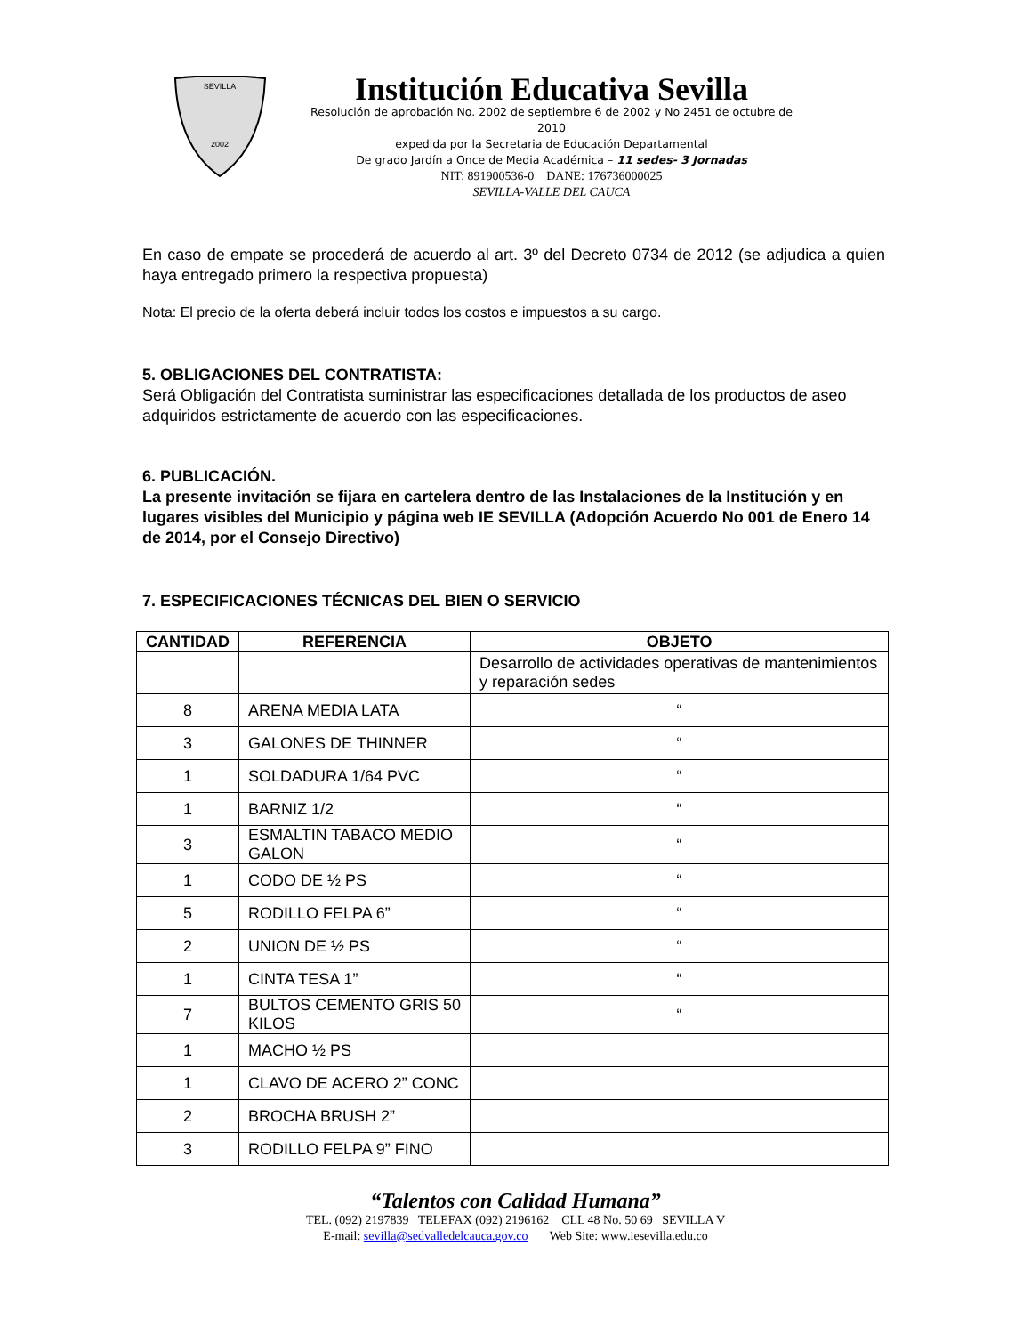SEVILLA
2002
Institución Educativa Sevilla
Resolución de aprobación No. 2002 de septiembre 6 de 2002 y No 2451 de octubre de 2010
expedida por la Secretaria de Educación Departamental
De grado Jardín a Once de Media Académica – 11 sedes- 3 Jornadas
NIT: 891900536-0 DANE: 176736000025
SEVILLA-VALLE DEL CAUCA
En caso de empate se procederá de acuerdo al art. 3º del Decreto 0734 de 2012 (se adjudica a quien haya entregado primero la respectiva propuesta)
Nota: El precio de la oferta deberá incluir todos los costos e impuestos a su cargo.
5. OBLIGACIONES DEL CONTRATISTA:
Será Obligación del Contratista suministrar las especificaciones detallada de los productos de aseo adquiridos estrictamente de acuerdo con las especificaciones.
6. PUBLICACIÓN.
La presente invitación se fijara en cartelera dentro de las Instalaciones de la Institución y en lugares visibles del Municipio y página web IE SEVILLA (Adopción Acuerdo No 001 de Enero 14 de 2014, por el Consejo Directivo)
7. ESPECIFICACIONES TÉCNICAS DEL BIEN O SERVICIO
| CANTIDAD | REFERENCIA | OBJETO |
| --- | --- | --- |
| | | Desarrollo de actividades operativas de mantenimientos y reparación sedes |
| 8 | ARENA MEDIA LATA | “ |
| 3 | GALONES DE THINNER | “ |
| 1 | SOLDADURA 1/64 PVC | “ |
| 1 | BARNIZ 1/2 | “ |
| 3 | ESMALTIN TABACO MEDIO GALON | “ |
| 1 | CODO DE ½ PS | “ |
| 5 | RODILLO FELPA 6” | “ |
| 2 | UNION DE ½ PS | “ |
| 1 | CINTA TESA 1” | “ |
| 7 | BULTOS CEMENTO GRIS 50 KILOS | “ |
| 1 | MACHO ½ PS | |
| 1 | CLAVO DE ACERO 2” CONC | |
| 2 | BROCHA BRUSH 2” | |
| 3 | RODILLO FELPA 9” FINO | |
“Talentos con Calidad Humana”
TEL. (092) 2197839 TELEFAX (092) 2196162 CLL 48 No. 50 69 SEVILLA V
E-mail: sevilla@sedvalledelcauca.gov.co Web Site: www.iesevilla.edu.co